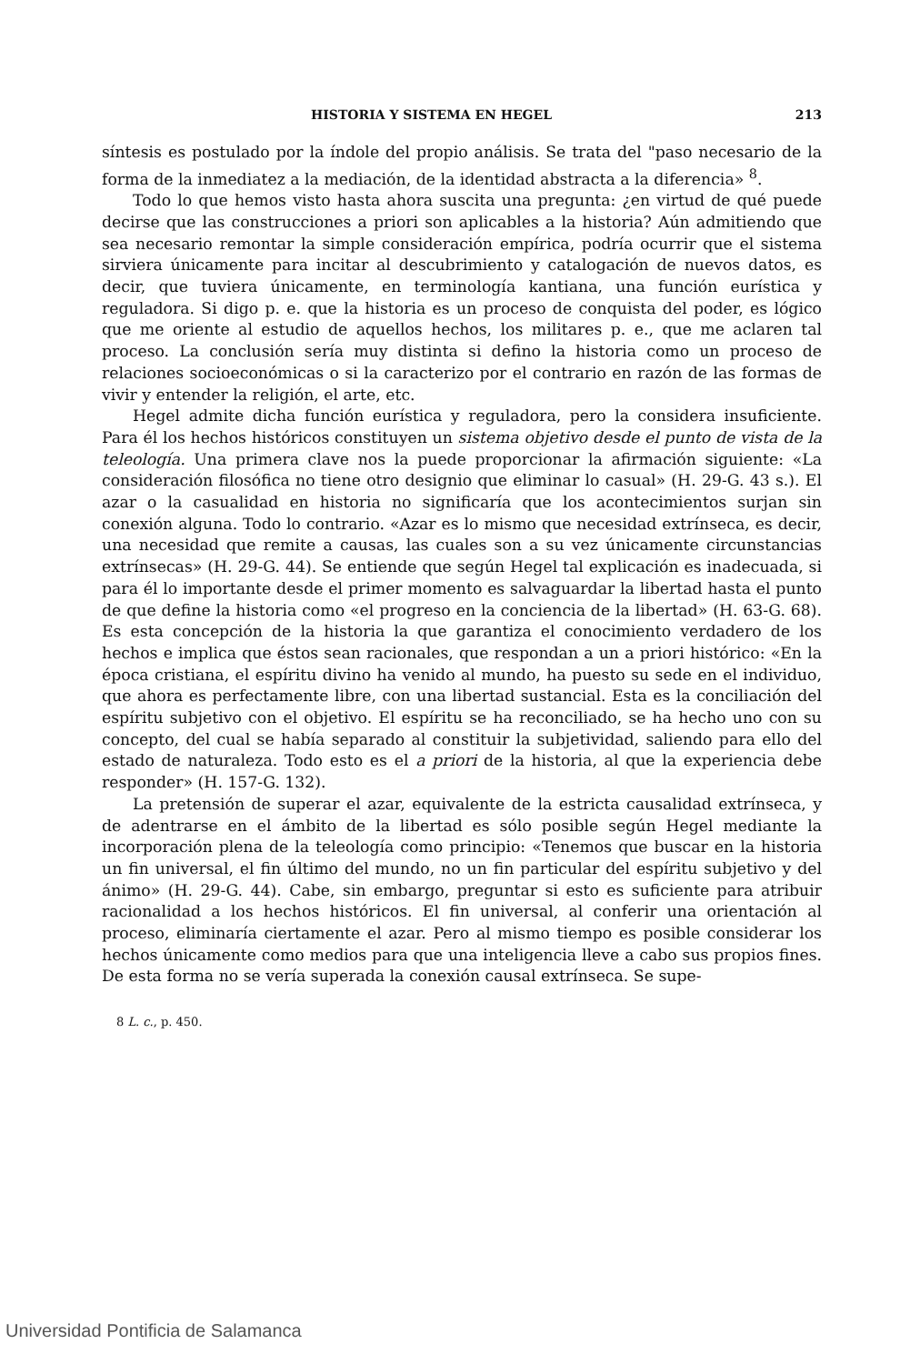HISTORIA Y SISTEMA EN HEGEL 213
síntesis es postulado por la índole del propio análisis. Se trata del "paso necesario de la forma de la inmediatez a la mediación, de la identidad abstracta a la diferencia» <sup>8</sup>.
Todo lo que hemos visto hasta ahora suscita una pregunta: ¿en virtud de qué puede decirse que las construcciones a priori son aplicables a la historia? Aún admitiendo que sea necesario remontar la simple consideración empírica, podría ocurrir que el sistema sirviera únicamente para incitar al descubrimiento y catalogación de nuevos datos, es decir, que tuviera únicamente, en terminología kantiana, una función eurística y reguladora. Si digo p. e. que la historia es un proceso de conquista del poder, es lógico que me oriente al estudio de aquellos hechos, los militares p. e., que me aclaren tal proceso. La conclusión sería muy distinta si defino la historia como un proceso de relaciones socioeconómicas o si la caracterizo por el contrario en razón de las formas de vivir y entender la religión, el arte, etc.
Hegel admite dicha función eurística y reguladora, pero la considera insuficiente. Para él los hechos históricos constituyen un sistema objetivo desde el punto de vista de la teleología. Una primera clave nos la puede proporcionar la afirmación siguiente: «La consideración filosófica no tiene otro designio que eliminar lo casual» (H. 29-G. 43 s.). El azar o la casualidad en historia no significaría que los acontecimientos surjan sin conexión alguna. Todo lo contrario. «Azar es lo mismo que necesidad extrínseca, es decir, una necesidad que remite a causas, las cuales son a su vez únicamente circunstancias extrínsecas» (H. 29-G. 44). Se entiende que según Hegel tal explicación es inadecuada, si para él lo importante desde el primer momento es salvaguardar la libertad hasta el punto de que define la historia como «el progreso en la conciencia de la libertad» (H. 63-G. 68). Es esta concepción de la historia la que garantiza el conocimiento verdadero de los hechos e implica que éstos sean racionales, que respondan a un a priori histórico: «En la época cristiana, el espíritu divino ha venido al mundo, ha puesto su sede en el individuo, que ahora es perfectamente libre, con una libertad sustancial. Esta es la conciliación del espíritu subjetivo con el objetivo. El espíritu se ha reconciliado, se ha hecho uno con su concepto, del cual se había separado al constituir la subjetividad, saliendo para ello del estado de naturaleza. Todo esto es el a priori de la historia, al que la experiencia debe responder» (H. 157-G. 132).
La pretensión de superar el azar, equivalente de la estricta causalidad extrínseca, y de adentrarse en el ámbito de la libertad es sólo posible según Hegel mediante la incorporación plena de la teleología como principio: «Tenemos que buscar en la historia un fin universal, el fin último del mundo, no un fin particular del espíritu subjetivo y del ánimo» (H. 29-G. 44). Cabe, sin embargo, preguntar si esto es suficiente para atribuir racionalidad a los hechos históricos. El fin universal, al conferir una orientación al proceso, eliminaría ciertamente el azar. Pero al mismo tiempo es posible considerar los hechos únicamente como medios para que una inteligencia lleve a cabo sus propios fines. De esta forma no se vería superada la conexión causal extrínseca. Se supe-
8 L. c., p. 450.
Universidad Pontificia de Salamanca